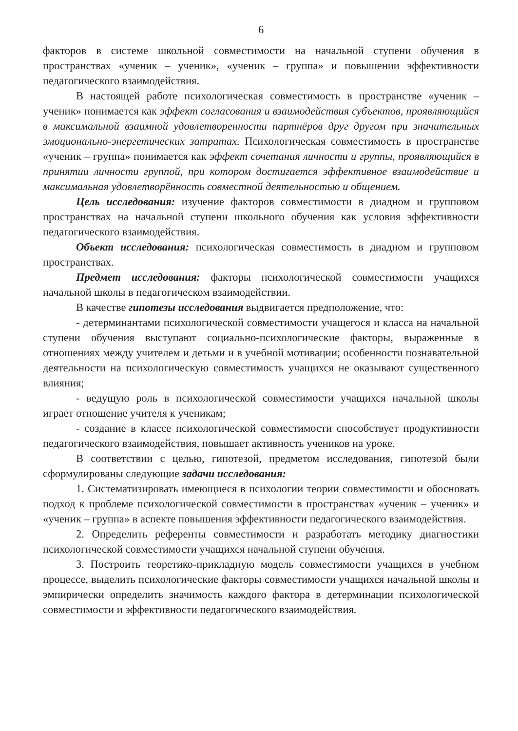6
факторов в системе школьной совместимости на начальной ступени обучения в пространствах «ученик – ученик», «ученик – группа» и повышении эффективности педагогического взаимодействия.
В настоящей работе психологическая совместимость в пространстве «ученик – ученик» понимается как эффект согласования и взаимодействия субъектов, проявляющийся в максимальной взаимной удовлетворенности партнёров друг другом при значительных эмоционально-энергетических затратах. Психологическая совместимость в пространстве «ученик – группа» понимается как эффект сочетания личности и группы, проявляющийся в принятии личности группой, при котором достигается эффективное взаимодействие и максимальная удовлетворённость совместной деятельностью и общением.
Цель исследования: изучение факторов совместимости в диадном и групповом пространствах на начальной ступени школьного обучения как условия эффективности педагогического взаимодействия.
Объект исследования: психологическая совместимость в диадном и групповом пространствах.
Предмет исследования: факторы психологической совместимости учащихся начальной школы в педагогическом взаимодействии.
В качестве гипотезы исследования выдвигается предположение, что:
- детерминантами психологической совместимости учащегося и класса на начальной ступени обучения выступают социально-психологические факторы, выраженные в отношениях между учителем и детьми и в учебной мотивации; особенности познавательной деятельности на психологическую совместимость учащихся не оказывают существенного влияния;
- ведущую роль в психологической совместимости учащихся начальной школы играет отношение учителя к ученикам;
- создание в классе психологической совместимости способствует продуктивности педагогического взаимодействия, повышает активность учеников на уроке.
В соответствии с целью, гипотезой, предметом исследования, гипотезой были сформулированы следующие задачи исследования:
1. Систематизировать имеющиеся в психологии теории совместимости и обосновать подход к проблеме психологической совместимости в пространствах «ученик – ученик» и «ученик – группа» в аспекте повышения эффективности педагогического взаимодействия.
2. Определить референты совместимости и разработать методику диагностики психологической совместимости учащихся начальной ступени обучения.
3. Построить теоретико-прикладную модель совместимости учащихся в учебном процессе, выделить психологические факторы совместимости учащихся начальной школы и эмпирически определить значимость каждого фактора в детерминации психологической совместимости и эффективности педагогического взаимодействия.